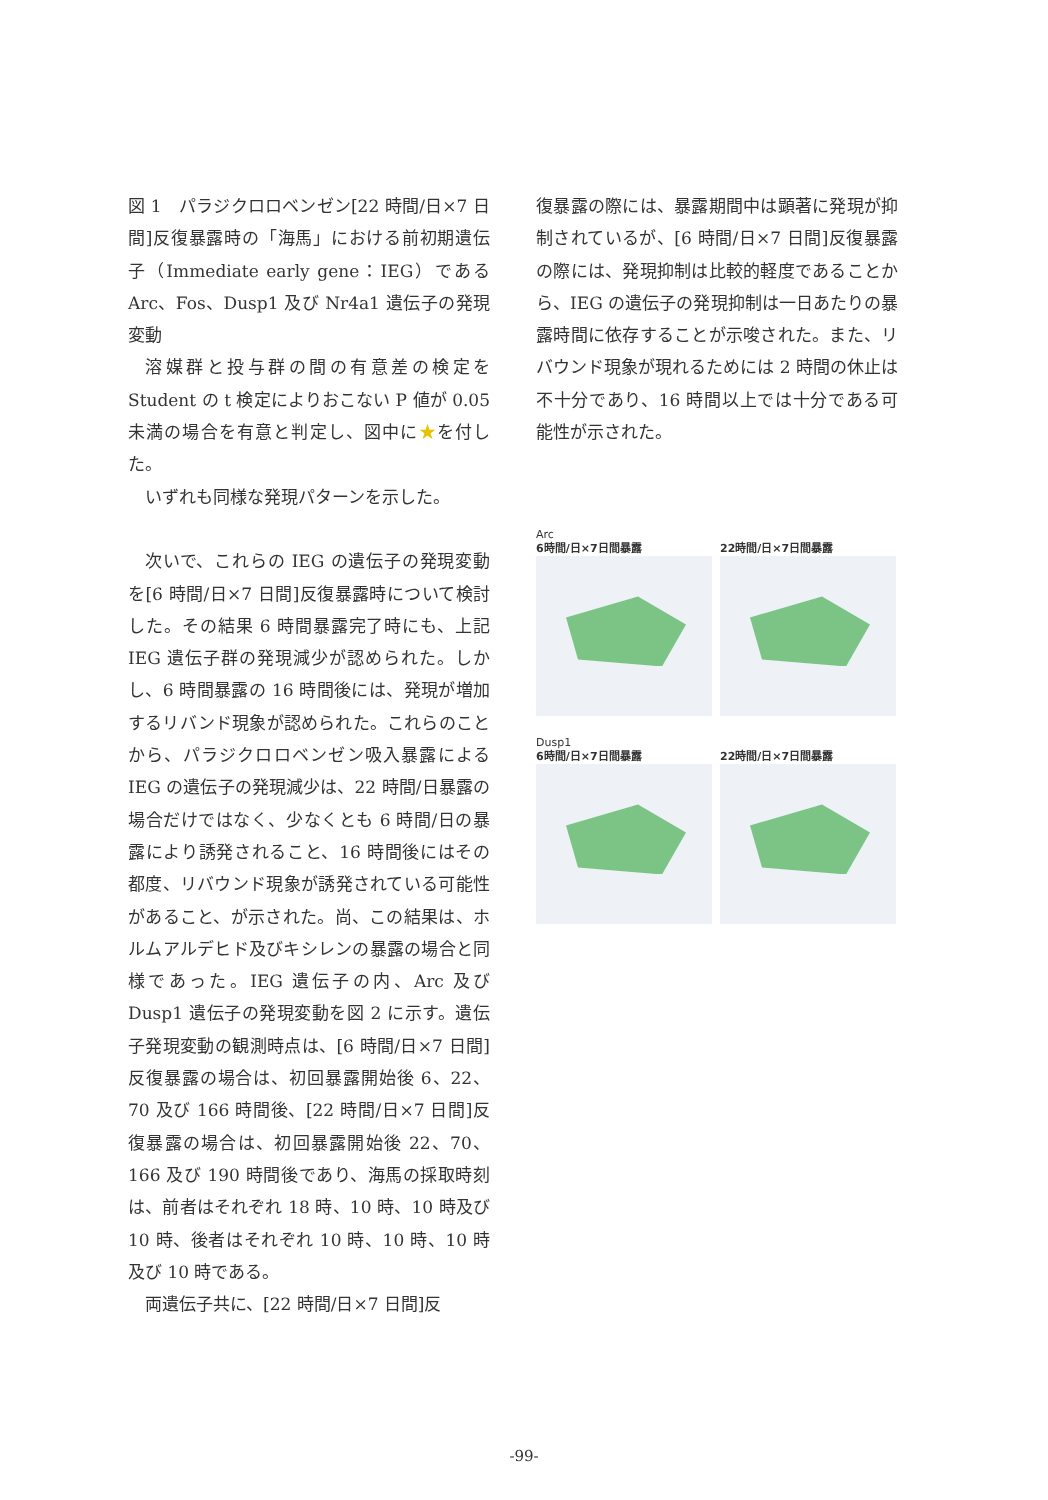図 1　パラジクロロベンゼン[22 時間/日×7 日間]反復暴露時の「海馬」における前初期遺伝子（Immediate early gene：IEG）である Arc、Fos、Dusp1 及び Nr4a1 遺伝子の発現変動
溶媒群と投与群の間の有意差の検定を Student の t 検定によりおこない P 値が 0.05 未満の場合を有意と判定し、図中に★を付した。
いずれも同様な発現パターンを示した。
次いで、これらの IEG の遺伝子の発現変動を[6 時間/日×7 日間]反復暴露時について検討した。その結果 6 時間暴露完了時にも、上記 IEG 遺伝子群の発現減少が認められた。しかし、6 時間暴露の 16 時間後には、発現が増加するリバンド現象が認められた。これらのことから、パラジクロロベンゼン吸入暴露による IEG の遺伝子の発現減少は、22 時間/日暴露の場合だけではなく、少なくとも 6 時間/日の暴露により誘発されること、16 時間後にはその都度、リバウンド現象が誘発されている可能性があること、が示された。尚、この結果は、ホルムアルデヒド及びキシレンの暴露の場合と同様であった。IEG 遺伝子の内、Arc 及び Dusp1 遺伝子の発現変動を図 2 に示す。遺伝子発現変動の観測時点は、[6 時間/日×7 日間]反復暴露の場合は、初回暴露開始後 6、22、70 及び 166 時間後、[22 時間/日×7 日間]反復暴露の場合は、初回暴露開始後 22、70、166 及び 190 時間後であり、海馬の採取時刻は、前者はそれぞれ 18 時、10 時、10 時及び 10 時、後者はそれぞれ 10 時、10 時、10 時及び 10 時である。
両遺伝子共に、[22 時間/日×7 日間]反
復暴露の際には、暴露期間中は顕著に発現が抑制されているが、[6 時間/日×7 日間]反復暴露の際には、発現抑制は比較的軽度であることから、IEG の遺伝子の発現抑制は一日あたりの暴露時間に依存することが示唆された。また、リバウンド現象が現れるためには 2 時間の休止は不十分であり、16 時間以上では十分である可能性が示された。
Arc
6時間/日×7日間暴露 22時間/日×7日間暴露
Dusp1
6時間/日×7日間暴露 22時間/日×7日間暴露
-99-